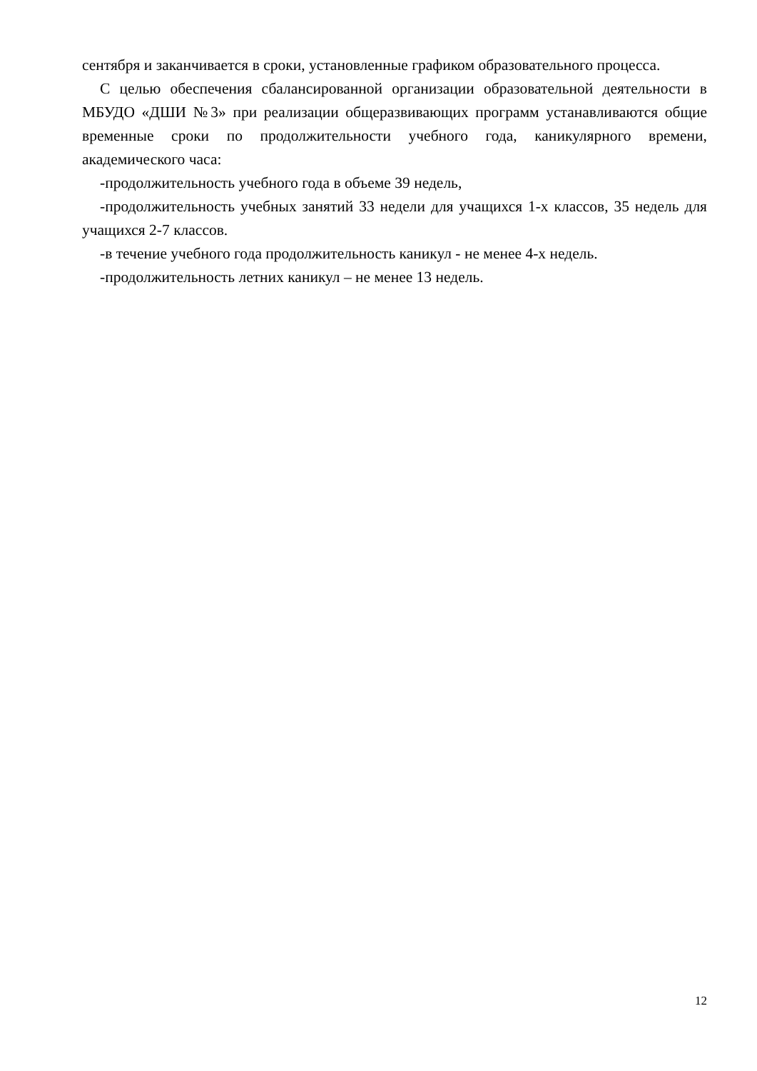сентября и заканчивается в сроки, установленные графиком образовательного процесса.
С целью обеспечения сбалансированной организации образовательной деятельности в МБУДО «ДШИ №3» при реализации общеразвивающих программ устанавливаются общие временные сроки по продолжительности учебного года, каникулярного времени, академического часа:
-продолжительность учебного года в объеме 39 недель,
-продолжительность учебных занятий 33 недели для учащихся 1-х классов, 35 недель для учащихся 2-7 классов.
-в течение учебного года продолжительность каникул - не менее 4-х недель.
-продолжительность летних каникул – не менее 13 недель.
12